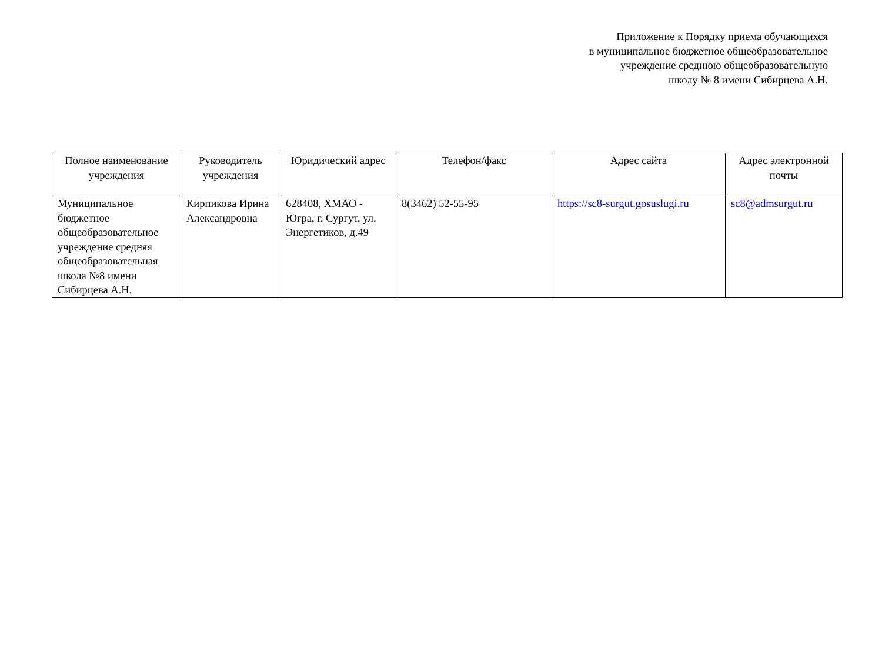Приложение к Порядку приема обучающихся
в муниципальное бюджетное общеобразовательное
учреждение среднюю общеобразовательную
школу № 8 имени Сибирцева А.Н.
| Полное наименование учреждения | Руководитель учреждения | Юридический адрес | Телефон/факс | Адрес сайта | Адрес электронной почты |
| --- | --- | --- | --- | --- | --- |
| Муниципальное бюджетное общеобразовательное учреждение средняя общеобразовательная школа №8 имени Сибирцева А.Н. | Кирпикова Ирина Александровна | 628408, ХМАО - Югра, г. Сургут, ул. Энергетиков, д.49 | 8(3462) 52-55-95 | https://sc8-surgut.gosuslugi.ru | sc8@admsurgut.ru |